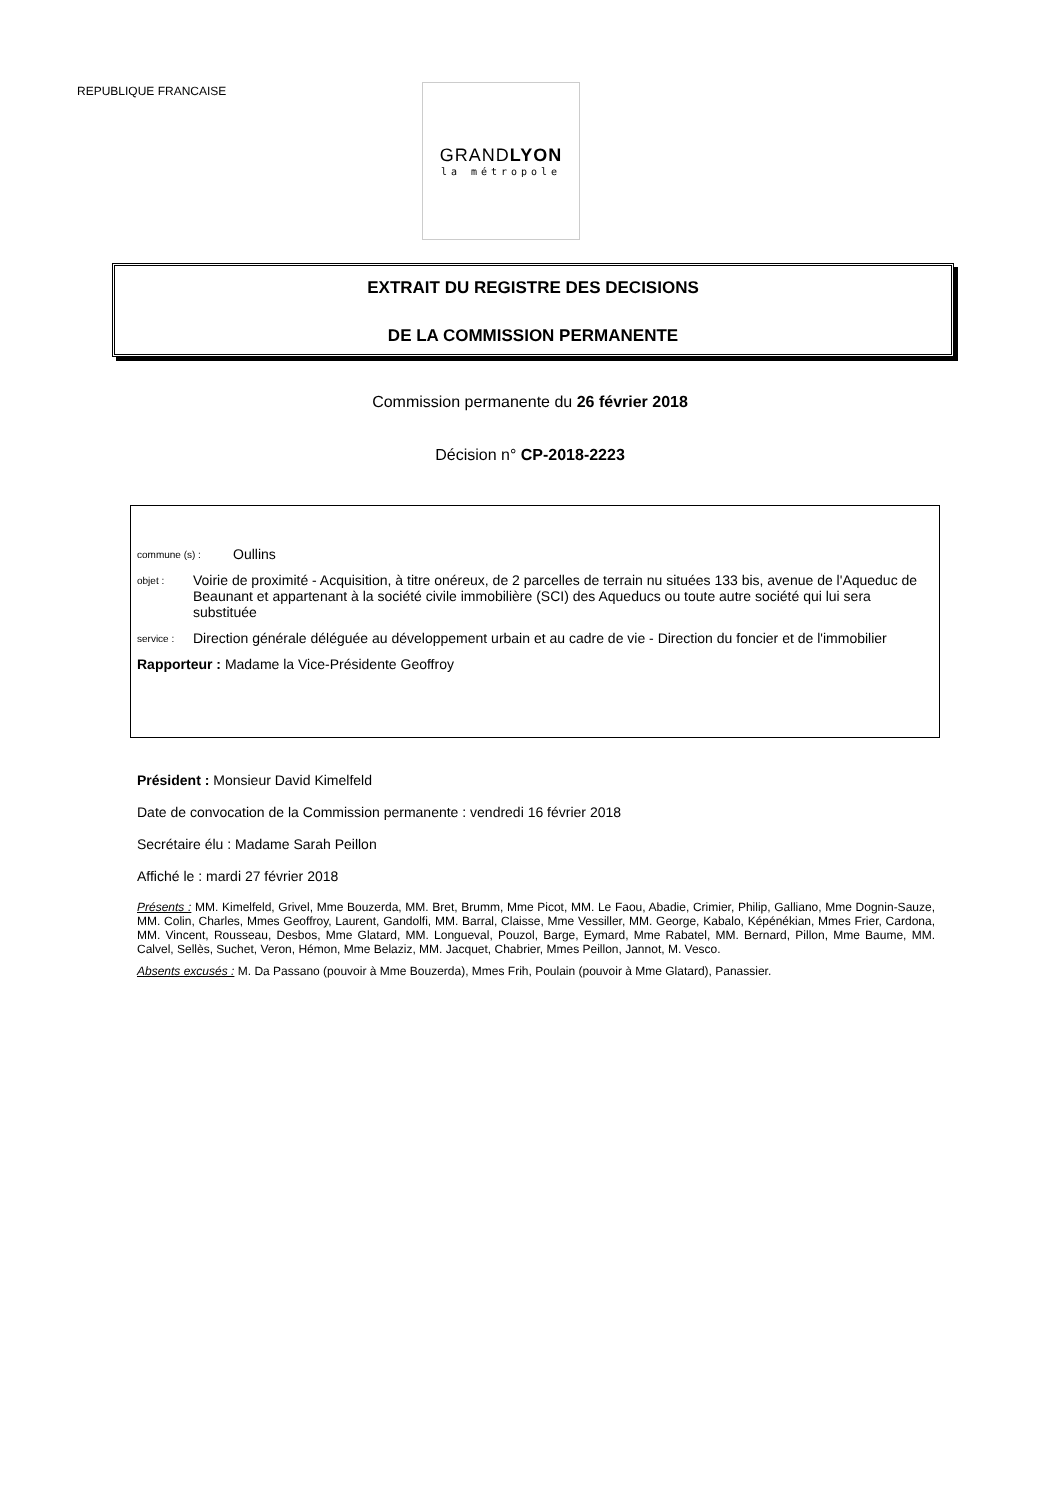REPUBLIQUE FRANCAISE
GRANDLYON
la métropole
EXTRAIT DU REGISTRE DES DECISIONS
DE LA COMMISSION PERMANENTE
Commission permanente du 26 février 2018
Décision n° CP-2018-2223
commune (s) : Oullins
objet : Voirie de proximité - Acquisition, à titre onéreux, de 2 parcelles de terrain nu situées 133 bis, avenue de l'Aqueduc de Beaunant et appartenant à la société civile immobilière (SCI) des Aqueducs ou toute autre société qui lui sera substituée
service : Direction générale déléguée au développement urbain et au cadre de vie - Direction du foncier et de l'immobilier
Rapporteur : Madame la Vice-Présidente Geoffroy
Président : Monsieur David Kimelfeld
Date de convocation de la Commission permanente : vendredi 16 février 2018
Secrétaire élu : Madame Sarah Peillon
Affiché le : mardi 27 février 2018
Présents : MM. Kimelfeld, Grivel, Mme Bouzerda, MM. Bret, Brumm, Mme Picot, MM. Le Faou, Abadie, Crimier, Philip, Galliano, Mme Dognin-Sauze, MM. Colin, Charles, Mmes Geoffroy, Laurent, Gandolfi, MM. Barral, Claisse, Mme Vessiller, MM. George, Kabalo, Képénékian, Mmes Frier, Cardona, MM. Vincent, Rousseau, Desbos, Mme Glatard, MM. Longueval, Pouzol, Barge, Eymard, Mme Rabatel, MM. Bernard, Pillon, Mme Baume, MM. Calvel, Sellès, Suchet, Veron, Hémon, Mme Belaziz, MM. Jacquet, Chabrier, Mmes Peillon, Jannot, M. Vesco.
Absents excusés : M. Da Passano (pouvoir à Mme Bouzerda), Mmes Frih, Poulain (pouvoir à Mme Glatard), Panassier.